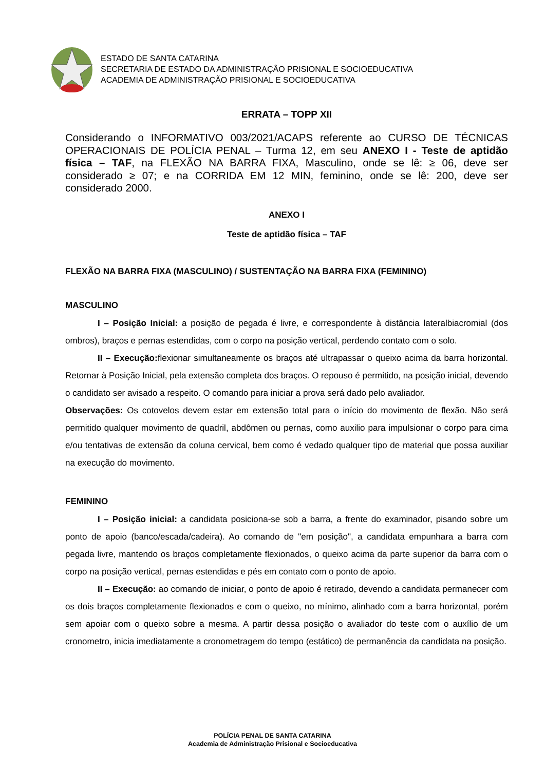ESTADO DE SANTA CATARINA
SECRETARIA DE ESTADO DA ADMINISTRAÇÂO PRISIONAL E SOCIOEDUCATIVA
ACADEMIA DE ADMINISTRAÇÃO PRISIONAL E SOCIOEDUCATIVA
ERRATA – TOPP XII
Considerando o INFORMATIVO 003/2021/ACAPS referente ao CURSO DE TÉCNICAS OPERACIONAIS DE POLÍCIA PENAL – Turma 12, em seu ANEXO I - Teste de aptidão física – TAF, na FLEXÃO NA BARRA FIXA, Masculino, onde se lê: ≥ 06, deve ser considerado ≥ 07; e na CORRIDA EM 12 MIN, feminino, onde se lê: 200, deve ser considerado 2000.
ANEXO I
Teste de aptidão física – TAF
FLEXÃO NA BARRA FIXA (MASCULINO) / SUSTENTAÇÃO NA BARRA FIXA (FEMININO)
MASCULINO
I – Posição Inicial: a posição de pegada é livre, e correspondente à distância lateralbiacromial (dos ombros), braços e pernas estendidas, com o corpo na posição vertical, perdendo contato com o solo.
II – Execução: flexionar simultaneamente os braços até ultrapassar o queixo acima da barra horizontal. Retornar à Posição Inicial, pela extensão completa dos braços. O repouso é permitido, na posição inicial, devendo o candidato ser avisado a respeito. O comando para iniciar a prova será dado pelo avaliador.
Observações: Os cotovelos devem estar em extensão total para o início do movimento de flexão. Não será permitido qualquer movimento de quadril, abdômen ou pernas, como auxilio para impulsionar o corpo para cima e/ou tentativas de extensão da coluna cervical, bem como é vedado qualquer tipo de material que possa auxiliar na execução do movimento.
FEMININO
I – Posição inicial: a candidata posiciona-se sob a barra, a frente do examinador, pisando sobre um ponto de apoio (banco/escada/cadeira). Ao comando de "em posição", a candidata empunhara a barra com pegada livre, mantendo os braços completamente flexionados, o queixo acima da parte superior da barra com o corpo na posição vertical, pernas estendidas e pés em contato com o ponto de apoio.
II – Execução: ao comando de iniciar, o ponto de apoio é retirado, devendo a candidata permanecer com os dois braços completamente flexionados e com o queixo, no mínimo, alinhado com a barra horizontal, porém sem apoiar com o queixo sobre a mesma. A partir dessa posição o avaliador do teste com o auxílio de um cronometro, inicia imediatamente a cronometragem do tempo (estático) de permanência da candidata na posição.
POLÍCIA PENAL DE SANTA CATARINA
Academia de Administração Prisional e Socioeducativa